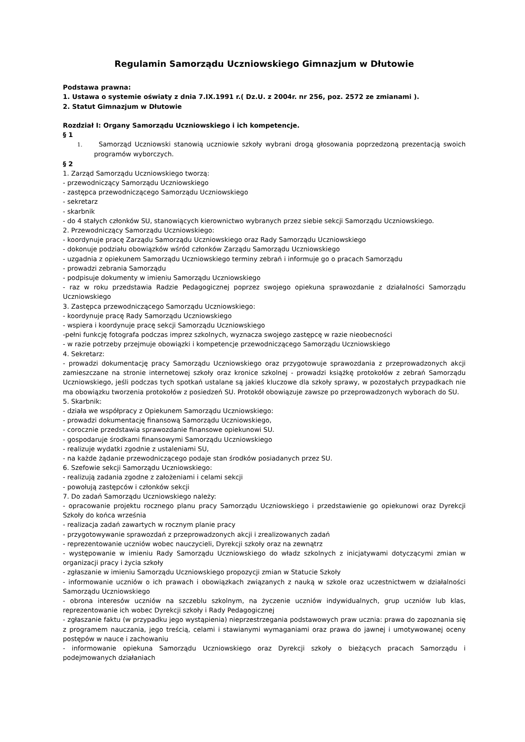Regulamin Samorządu Uczniowskiego Gimnazjum w Dłutowie
Podstawa prawna:
1. Ustawa o systemie oświaty z dnia 7.IX.1991 r.( Dz.U. z 2004r. nr 256, poz. 2572 ze zmianami ).
2. Statut Gimnazjum w Dłutowie
Rozdział I: Organy Samorządu Uczniowskiego i ich kompetencje.
§ 1
1. Samorząd Uczniowski stanowią uczniowie szkoły wybrani drogą głosowania poprzedzoną prezentacją swoich programów wyborczych.
§ 2
1. Zarząd Samorządu Uczniowskiego tworzą:
- przewodniczący Samorządu Uczniowskiego
- zastępca przewodniczącego Samorządu Uczniowskiego
- sekretarz
- skarbnik
- do 4 stałych członków SU, stanowiących kierownictwo wybranych przez siebie sekcji Samorządu Uczniowskiego.
2. Przewodniczący Samorządu Uczniowskiego:
- koordynuje pracę Zarządu Samorządu Uczniowskiego oraz Rady Samorządu Uczniowskiego
- dokonuje podziału obowiązków wśród członków Zarządu Samorządu Uczniowskiego
- uzgadnia z opiekunem Samorządu Uczniowskiego terminy zebrań i informuje go o pracach Samorządu
- prowadzi zebrania Samorządu
- podpisuje dokumenty w imieniu Samorządu Uczniowskiego
- raz w roku przedstawia Radzie Pedagogicznej poprzez swojego opiekuna sprawozdanie z działalności Samorządu Uczniowskiego
3. Zastępca przewodniczącego Samorządu Uczniowskiego:
- koordynuje pracę Rady Samorządu Uczniowskiego
- wspiera i koordynuje pracę sekcji Samorządu Uczniowskiego
-pełni funkcję fotografa podczas imprez szkolnych, wyznacza swojego zastępcę w razie nieobecności
- w razie potrzeby przejmuje obowiązki i kompetencje przewodniczącego Samorządu Uczniowskiego
4. Sekretarz:
- prowadzi dokumentację pracy Samorządu Uczniowskiego oraz przygotowuje sprawozdania z przeprowadzonych akcji zamieszczane na stronie internetowej szkoły oraz kronice szkolnej - prowadzi książkę protokołów z zebrań Samorządu Uczniowskiego, jeśli podczas tych spotkań ustalane są jakieś kluczowe dla szkoły sprawy, w pozostałych przypadkach nie ma obowiązku tworzenia protokołów z posiedzeń SU. Protokół obowiązuje zawsze po przeprowadzonych wyborach do SU.
5. Skarbnik:
- działa we współpracy z Opiekunem Samorządu Uczniowskiego:
- prowadzi dokumentację finansową Samorządu Uczniowskiego,
- corocznie przedstawia sprawozdanie finansowe opiekunowi SU.
- gospodaruje środkami finansowymi Samorządu Uczniowskiego
- realizuje wydatki zgodnie z ustaleniami SU,
- na każde żądanie przewodniczącego podaje stan środków posiadanych przez SU.
6. Szefowie sekcji Samorządu Uczniowskiego:
- realizują zadania zgodne z założeniami i celami sekcji
- powołują zastępców i członków sekcji
7. Do zadań Samorządu Uczniowskiego należy:
- opracowanie projektu rocznego planu pracy Samorządu Uczniowskiego i przedstawienie go opiekunowi oraz Dyrekcji Szkoły do końca września
- realizacja zadań zawartych w rocznym planie pracy
- przygotowywanie sprawozdań z przeprowadzonych akcji i zrealizowanych zadań
- reprezentowanie uczniów wobec nauczycieli, Dyrekcji szkoły oraz na zewnątrz
- występowanie w imieniu Rady Samorządu Uczniowskiego do władz szkolnych z inicjatywami dotyczącymi zmian w organizacji pracy i życia szkoły
- zgłaszanie w imieniu Samorządu Uczniowskiego propozycji zmian w Statucie Szkoły
- informowanie uczniów o ich prawach i obowiązkach związanych z nauką w szkole oraz uczestnictwem w działalności Samorządu Uczniowskiego
- obrona interesów uczniów na szczeblu szkolnym, na życzenie uczniów indywidualnych, grup uczniów lub klas, reprezentowanie ich wobec Dyrekcji szkoły i Rady Pedagogicznej
- zgłaszanie faktu (w przypadku jego wystąpienia) nieprzestrzegania podstawowych praw ucznia: prawa do zapoznania się z programem nauczania, jego treścią, celami i stawianymi wymaganiami oraz prawa do jawnej i umotywowanej oceny postępów w nauce i zachowaniu
- informowanie opiekuna Samorządu Uczniowskiego oraz Dyrekcji szkoły o bieżących pracach Samorządu i podejmowanych działaniach